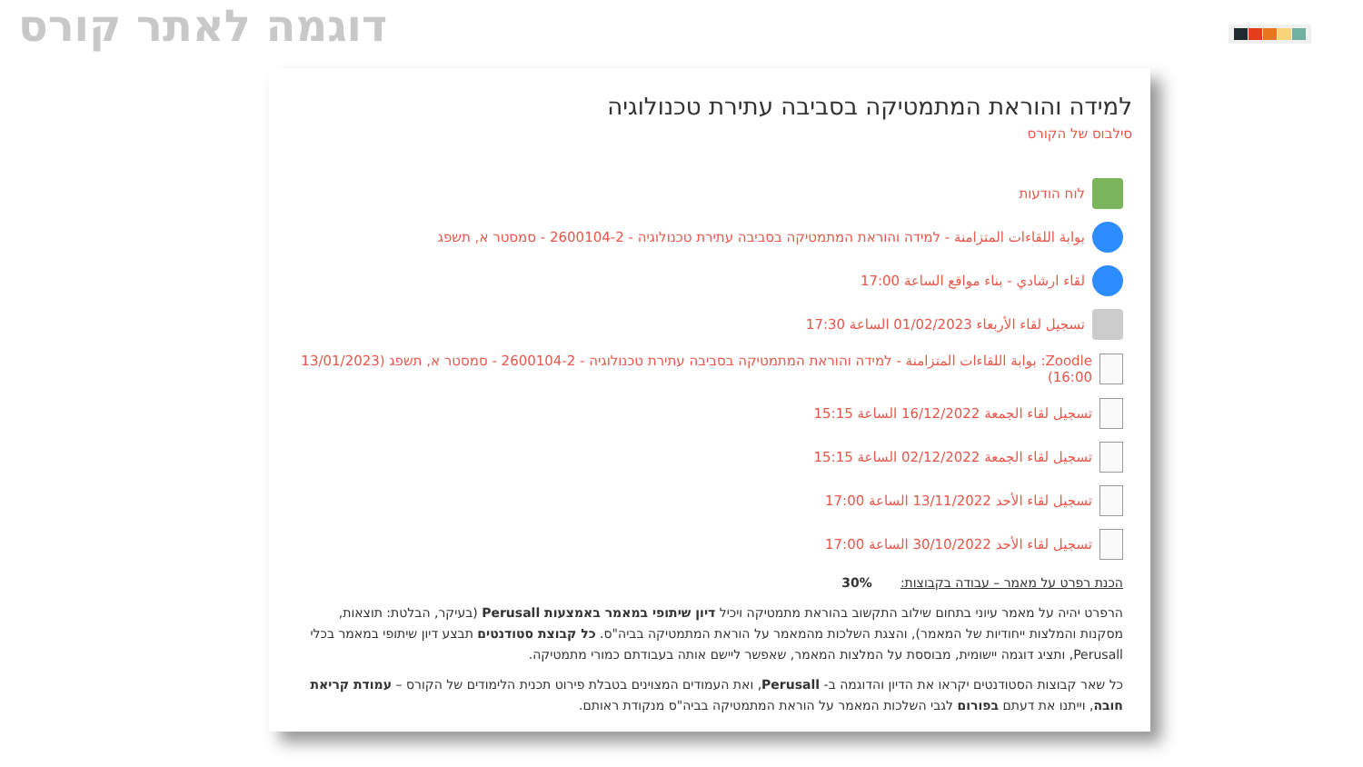דוגמה לאתר קורס
למידה והוראת המתמטיקה בסביבה עתירת טכנולוגיה
סילבוס של הקורס
לוח הודעות
بوابة اللقاءات المتزامنة - למידה והוראת המתמטיקה בסביבה עתירת טכנולוגיה - 2600104-2 - סמסטר א, תשפג
لقاء ارشادي - بناء مواقع الساعة 17:00
تسجيل لقاء الأربعاء 01/02/2023 الساعة 17:30
Zoodle: بوابة اللقاءات المتزامنة - למידה והוראת המתמטיקה בסביבה עתירת טכנולוגיה - 2600104-2 - סמסטר א, תשפג (13/01/2023 16:00)
تسجيل لقاء الجمعة 16/12/2022 الساعة 15:15
تسجيل لقاء الجمعة 02/12/2022 الساعة 15:15
تسجيل لقاء الأحد 13/11/2022 الساعة 17:00
تسجيل لقاء الأحد 30/10/2022 الساعة 17:00
הכנת רפרט על מאמר – עבודה בקבוצות: 30%
הרפרט יהיה על מאמר עיוני בתחום שילוב התקשוב בהוראת מתמטיקה ויכיל דיון שיתופי במאמר באמצעות Perusall (בעיקר, הבלטת: תוצאות, מסקנות והמלצות ייחודיות של המאמר), והצגת השלכות מהמאמר על הוראת המתמטיקה בביה"ס. כל קבוצת סטודנטים תבצע דיון שיתופי במאמר בכלי Perusall, ותציג דוגמה יישומית, מבוססת על המלצות המאמר, שאפשר ליישם אותה בעבודתם כמורי מתמטיקה.
כל שאר קבוצות הסטודנטים יקראו את הדיון והדוגמה ב- Perusall, ואת העמודים המצוינים בטבלת פירוט תכנית הלימודים של הקורס – עמודת קריאת חובה, וייתנו את דעתם בפורום לגבי השלכות המאמר על הוראת המתמטיקה בביה"ס מנקודת ראותם.